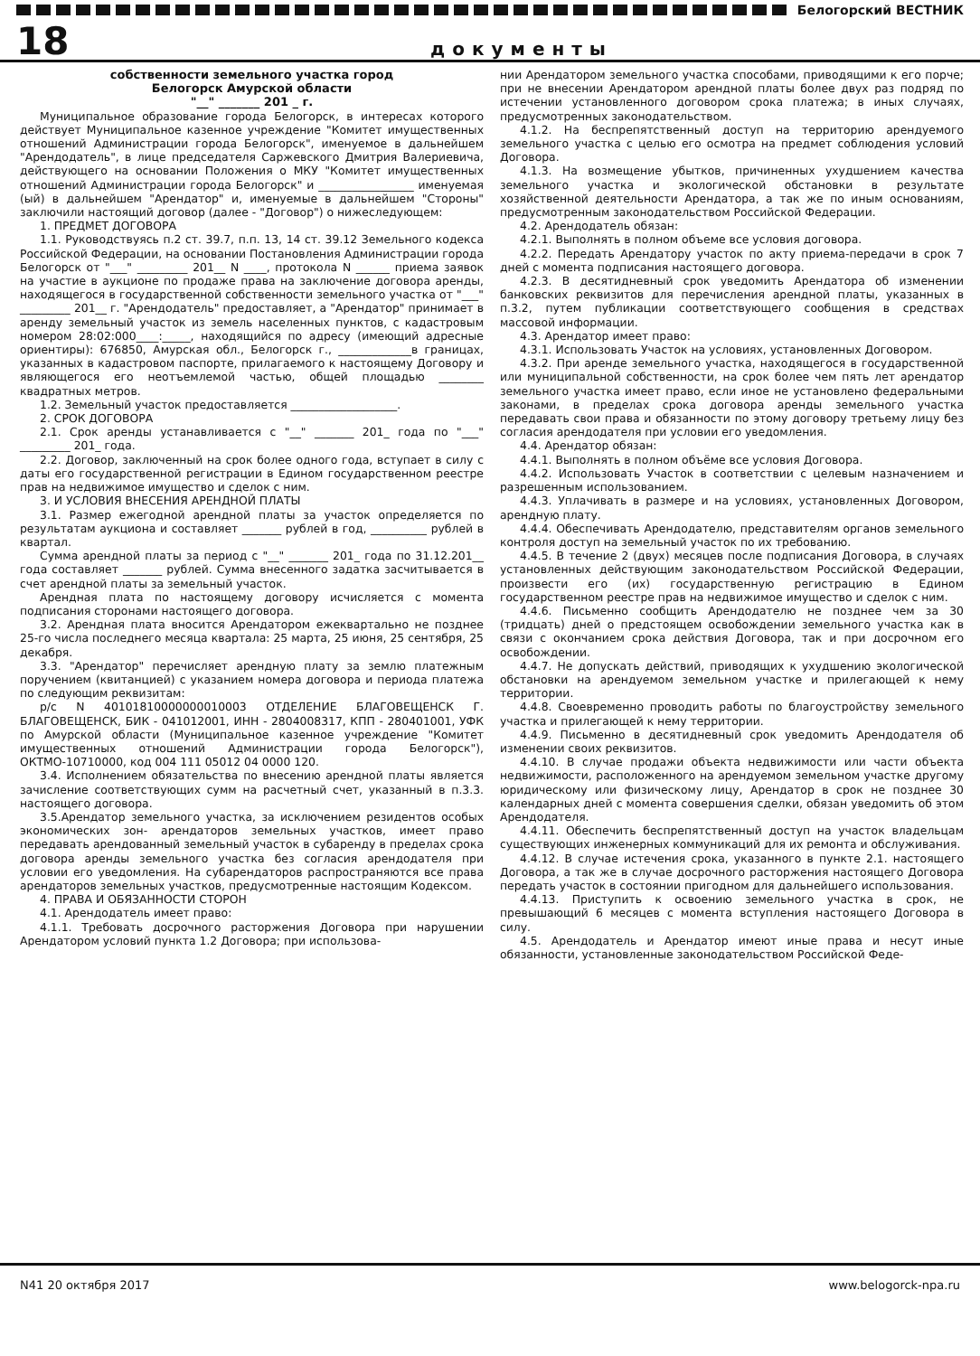Белогорский ВЕСТНИК
18
документы
собственности земельного участка город
Белогорск Амурской области
"__" _______ 201 _ г.
Муниципальное образование города Белогорск, в интересах которого действует Муниципальное казенное учреждение "Комитет имущественных отношений Администрации города Белогорск", именуемое в дальнейшем "Арендодатель", в лице председателя Саржевского Дмитрия Валериевича, действующего на основании Положения о МКУ "Комитет имущественных отношений Администрации города Белогорск" и _________________ именуемая (ый) в дальнейшем "Арендатор" и, именуемые в дальнейшем "Стороны" заключили настоящий договор (далее - "Договор") о нижеследующем:
1. ПРЕДМЕТ ДОГОВОРА
1.1. Руководствуясь п.2 ст. 39.7, п.п. 13, 14 ст. 39.12 Земельного кодекса Российской Федерации, на основании Постановления Администрации города Белогорск от "___" _________ 201__ N ____, протокола N ______ приема заявок на участие в аукционе по продаже права на заключение договора аренды, находящегося в государственной собственности земельного участка от "___" _________ 201__ г. "Арендодатель" предоставляет, а "Арендатор" принимает в аренду земельный участок из земель населенных пунктов, с кадастровым номером 28:02:000____:_____, находящийся по адресу (имеющий адресные ориентиры): 676850, Амурская обл., Белогорск г., _____________в границах, указанных в кадастровом паспорте, прилагаемого к настоящему Договору и являющегося его неотъемлемой частью, общей площадью ________ квадратных метров.
1.2. Земельный участок предоставляется ___________________.
2. СРОК ДОГОВОРА
2.1. Срок аренды устанавливается с "__" _______ 201_ года по "___" _________ 201_ года.
2.2. Договор, заключенный на срок более одного года, вступает в силу с даты его государственной регистрации в Едином государственном реестре прав на недвижимое имущество и сделок с ним.
3. И УСЛОВИЯ ВНЕСЕНИЯ АРЕНДНОЙ ПЛАТЫ
3.1. Размер ежегодной арендной платы за участок определяется по результатам аукциона и составляет _______ рублей в год, __________ рублей в квартал.
Сумма арендной платы за период с "__" _______ 201_ года по 31.12.201__ года составляет _______ рублей. Сумма внесенного задатка засчитывается в счет арендной платы за земельный участок.
Арендная плата по настоящему договору исчисляется с момента подписания сторонами настоящего договора.
3.2. Арендная плата вносится Арендатором ежеквартально не позднее 25-го числа последнего месяца квартала: 25 марта, 25 июня, 25 сентября, 25 декабря.
3.3. "Арендатор" перечисляет арендную плату за землю платежным поручением (квитанцией) с указанием номера договора и периода платежа по следующим реквизитам:
р/с N 40101810000000010003 ОТДЕЛЕНИЕ БЛАГОВЕЩЕНСК Г. БЛАГОВЕЩЕНСК, БИК - 041012001, ИНН - 2804008317, КПП - 280401001, УФК по Амурской области (Муниципальное казенное учреждение "Комитет имущественных отношений Администрации города Белогорск"), ОКТМО-10710000, код 004 111 05012 04 0000 120.
3.4. Исполнением обязательства по внесению арендной платы является зачисление соответствующих сумм на расчетный счет, указанный в п.3.3. настоящего договора.
3.5.Арендатор земельного участка, за исключением резидентов особых экономических зон- арендаторов земельных участков, имеет право передавать арендованный земельный участок в субаренду в пределах срока договора аренды земельного участка без согласия арендодателя при условии его уведомления. На субарендаторов распространяются все права арендаторов земельных участков, предусмотренные настоящим Кодексом.
4. ПРАВА И ОБЯЗАННОСТИ СТОРОН
4.1. Арендодатель имеет право:
4.1.1. Требовать досрочного расторжения Договора при нарушении Арендатором условий пункта 1.2 Договора; при использова-
нии Арендатором земельного участка способами, приводящими к его порче; при не внесении Арендатором арендной платы более двух раз подряд по истечении установленного договором срока платежа; в иных случаях, предусмотренных законодательством.
4.1.2. На беспрепятственный доступ на территорию арендуемого земельного участка с целью его осмотра на предмет соблюдения условий Договора.
4.1.3. На возмещение убытков, причиненных ухудшением качества земельного участка и экологической обстановки в результате хозяйственной деятельности Арендатора, а так же по иным основаниям, предусмотренным законодательством Российской Федерации.
4.2. Арендодатель обязан:
4.2.1. Выполнять в полном объеме все условия договора.
4.2.2. Передать Арендатору участок по акту приема-передачи в срок 7 дней с момента подписания настоящего договора.
4.2.3. В десятидневный срок уведомить Арендатора об изменении банковских реквизитов для перечисления арендной платы, указанных в п.3.2, путем публикации соответствующего сообщения в средствах массовой информации.
4.3. Арендатор имеет право:
4.3.1. Использовать Участок на условиях, установленных Договором.
4.3.2. При аренде земельного участка, находящегося в государственной или муниципальной собственности, на срок более чем пять лет арендатор земельного участка имеет право, если иное не установлено федеральными законами, в пределах срока договора аренды земельного участка передавать свои права и обязанности по этому договору третьему лицу без согласия арендодателя при условии его уведомления.
4.4. Арендатор обязан:
4.4.1. Выполнять в полном объёме все условия Договора.
4.4.2. Использовать Участок в соответствии с целевым назначением и разрешенным использованием.
4.4.3. Уплачивать в размере и на условиях, установленных Договором, арендную плату.
4.4.4. Обеспечивать Арендодателю, представителям органов земельного контроля доступ на земельный участок по их требованию.
4.4.5. В течение 2 (двух) месяцев после подписания Договора, в случаях установленных действующим законодательством Российской Федерации, произвести его (их) государственную регистрацию в Едином государственном реестре прав на недвижимое имущество и сделок с ним.
4.4.6. Письменно сообщить Арендодателю не позднее чем за 30 (тридцать) дней о предстоящем освобождении земельного участка как в связи с окончанием срока действия Договора, так и при досрочном его освобождении.
4.4.7. Не допускать действий, приводящих к ухудшению экологической обстановки на арендуемом земельном участке и прилегающей к нему территории.
4.4.8. Своевременно проводить работы по благоустройству земельного участка и прилегающей к нему территории.
4.4.9. Письменно в десятидневный срок уведомить Арендодателя об изменении своих реквизитов.
4.4.10. В случае продажи объекта недвижимости или части объекта недвижимости, расположенного на арендуемом земельном участке другому юридическому или физическому лицу, Арендатор в срок не позднее 30 календарных дней с момента совершения сделки, обязан уведомить об этом Арендодателя.
4.4.11. Обеспечить беспрепятственный доступ на участок владельцам существующих инженерных коммуникаций для их ремонта и обслуживания.
4.4.12. В случае истечения срока, указанного в пункте 2.1. настоящего Договора, а так же в случае досрочного расторжения настоящего Договора передать участок в состоянии пригодном для дальнейшего использования.
4.4.13. Приступить к освоению земельного участка в срок, не превышающий 6 месяцев с момента вступления настоящего Договора в силу.
4.5. Арендодатель и Арендатор имеют иные права и несут иные обязанности, установленные законодательством Российской Феде-
N41 20 октября 2017 www.belogorck-npa.ru